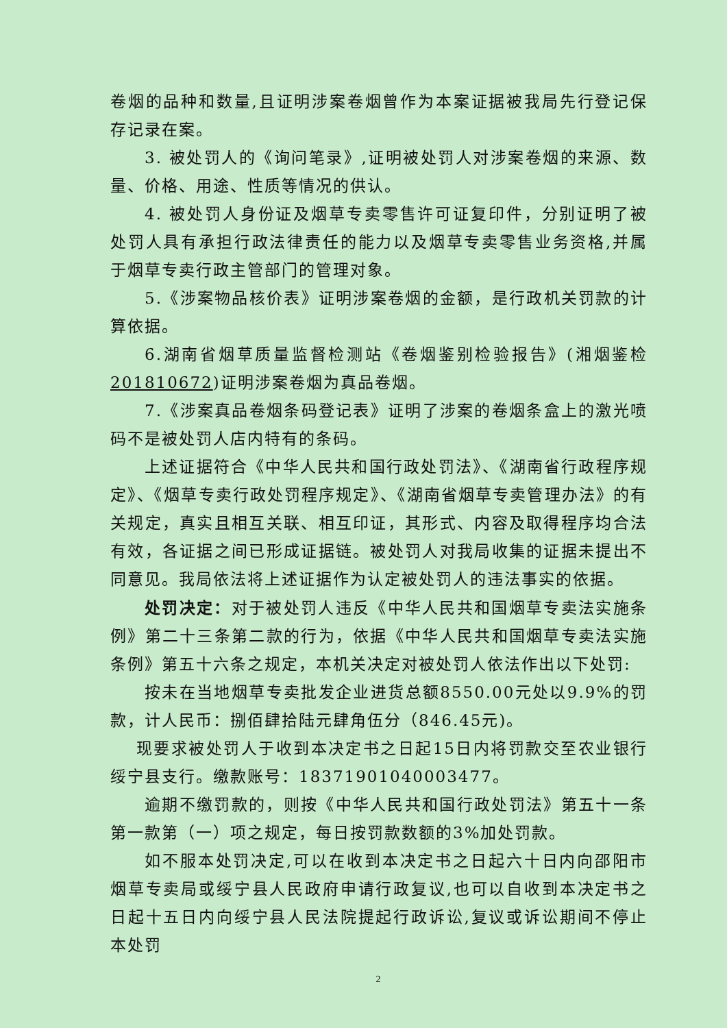卷烟的品种和数量,且证明涉案卷烟曾作为本案证据被我局先行登记保存记录在案。
3. 被处罚人的《询问笔录》,证明被处罚人对涉案卷烟的来源、数量、价格、用途、性质等情况的供认。
4. 被处罚人身份证及烟草专卖零售许可证复印件，分别证明了被处罚人具有承担行政法律责任的能力以及烟草专卖零售业务资格,并属于烟草专卖行政主管部门的管理对象。
5.《涉案物品核价表》证明涉案卷烟的金额，是行政机关罚款的计算依据。
6.湖南省烟草质量监督检测站《卷烟鉴别检验报告》(湘烟鉴检201810672)证明涉案卷烟为真品卷烟。
7.《涉案真品卷烟条码登记表》证明了涉案的卷烟条盒上的激光喷码不是被处罚人店内特有的条码。
上述证据符合《中华人民共和国行政处罚法》、《湖南省行政程序规定》、《烟草专卖行政处罚程序规定》、《湖南省烟草专卖管理办法》的有关规定，真实且相互关联、相互印证，其形式、内容及取得程序均合法有效，各证据之间已形成证据链。被处罚人对我局收集的证据未提出不同意见。我局依法将上述证据作为认定被处罚人的违法事实的依据。
处罚决定：对于被处罚人违反《中华人民共和国烟草专卖法实施条例》第二十三条第二款的行为，依据《中华人民共和国烟草专卖法实施条例》第五十六条之规定，本机关决定对被处罚人依法作出以下处罚:
按未在当地烟草专卖批发企业进货总额8550.00元处以9.9%的罚款，计人民币：捌佰肆拾陆元肆角伍分（846.45元)。
现要求被处罚人于收到本决定书之日起15日内将罚款交至农业银行绥宁县支行。缴款账号：18371901040003477。
逾期不缴罚款的，则按《中华人民共和国行政处罚法》第五十一条第一款第（一）项之规定，每日按罚款数额的3%加处罚款。
如不服本处罚决定,可以在收到本决定书之日起六十日内向邵阳市烟草专卖局或绥宁县人民政府申请行政复议,也可以自收到本决定书之日起十五日内向绥宁县人民法院提起行政诉讼,复议或诉讼期间不停止本处罚
2